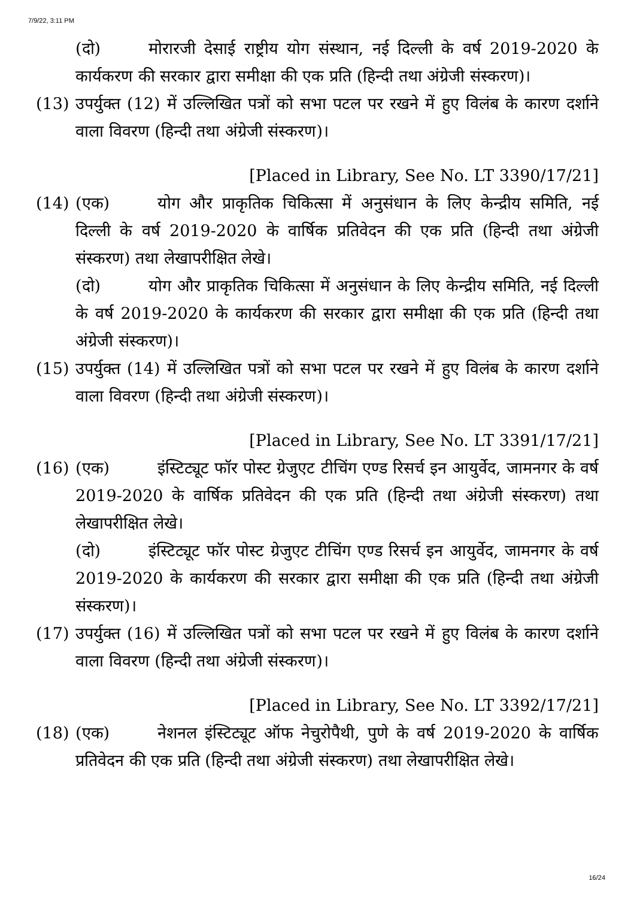7/9/22, 3:11 PM
(दो) मोरारजी देसाई राष्ट्रीय योग संस्थान, नई दिल्ली के वर्ष 2019-2020 के कार्यकरण की सरकार द्वारा समीक्षा की एक प्रति (हिन्दी तथा अंग्रेजी संस्करण)।
(13) उपर्युक्त (12) में उल्लिखित पत्रों को सभा पटल पर रखने में हुए विलंब के कारण दर्शाने वाला विवरण (हिन्दी तथा अंग्रेजी संस्करण)।
[Placed in Library, See No. LT 3390/17/21]
(14) (एक) योग और प्राकृतिक चिकित्सा में अनुसंधान के लिए केन्द्रीय समिति, नई दिल्ली के वर्ष 2019-2020 के वार्षिक प्रतिवेदन की एक प्रति (हिन्दी तथा अंग्रेजी संस्करण) तथा लेखापरीक्षित लेखे।
(दो) योग और प्राकृतिक चिकित्सा में अनुसंधान के लिए केन्द्रीय समिति, नई दिल्ली के वर्ष 2019-2020 के कार्यकरण की सरकार द्वारा समीक्षा की एक प्रति (हिन्दी तथा अंग्रेजी संस्करण)।
(15) उपर्युक्त (14) में उल्लिखित पत्रों को सभा पटल पर रखने में हुए विलंब के कारण दर्शाने वाला विवरण (हिन्दी तथा अंग्रेजी संस्करण)।
[Placed in Library, See No. LT 3391/17/21]
(16) (एक) इंस्टिट्यूट फॉर पोस्ट ग्रेजुएट टीचिंग एण्ड रिसर्च इन आयुर्वेद, जामनगर के वर्ष 2019-2020 के वार्षिक प्रतिवेदन की एक प्रति (हिन्दी तथा अंग्रेजी संस्करण) तथा लेखापरीक्षित लेखे।
(दो) इंस्टिट्यूट फॉर पोस्ट ग्रेजुएट टीचिंग एण्ड रिसर्च इन आयुर्वेद, जामनगर के वर्ष 2019-2020 के कार्यकरण की सरकार द्वारा समीक्षा की एक प्रति (हिन्दी तथा अंग्रेजी संस्करण)।
(17) उपर्युक्त (16) में उल्लिखित पत्रों को सभा पटल पर रखने में हुए विलंब के कारण दर्शाने वाला विवरण (हिन्दी तथा अंग्रेजी संस्करण)।
[Placed in Library, See No. LT 3392/17/21]
(18) (एक) नेशनल इंस्टिट्यूट ऑफ नेचुरोपैथी, पुणे के वर्ष 2019-2020 के वार्षिक प्रतिवेदन की एक प्रति (हिन्दी तथा अंग्रेजी संस्करण) तथा लेखापरीक्षित लेखे।
16/24